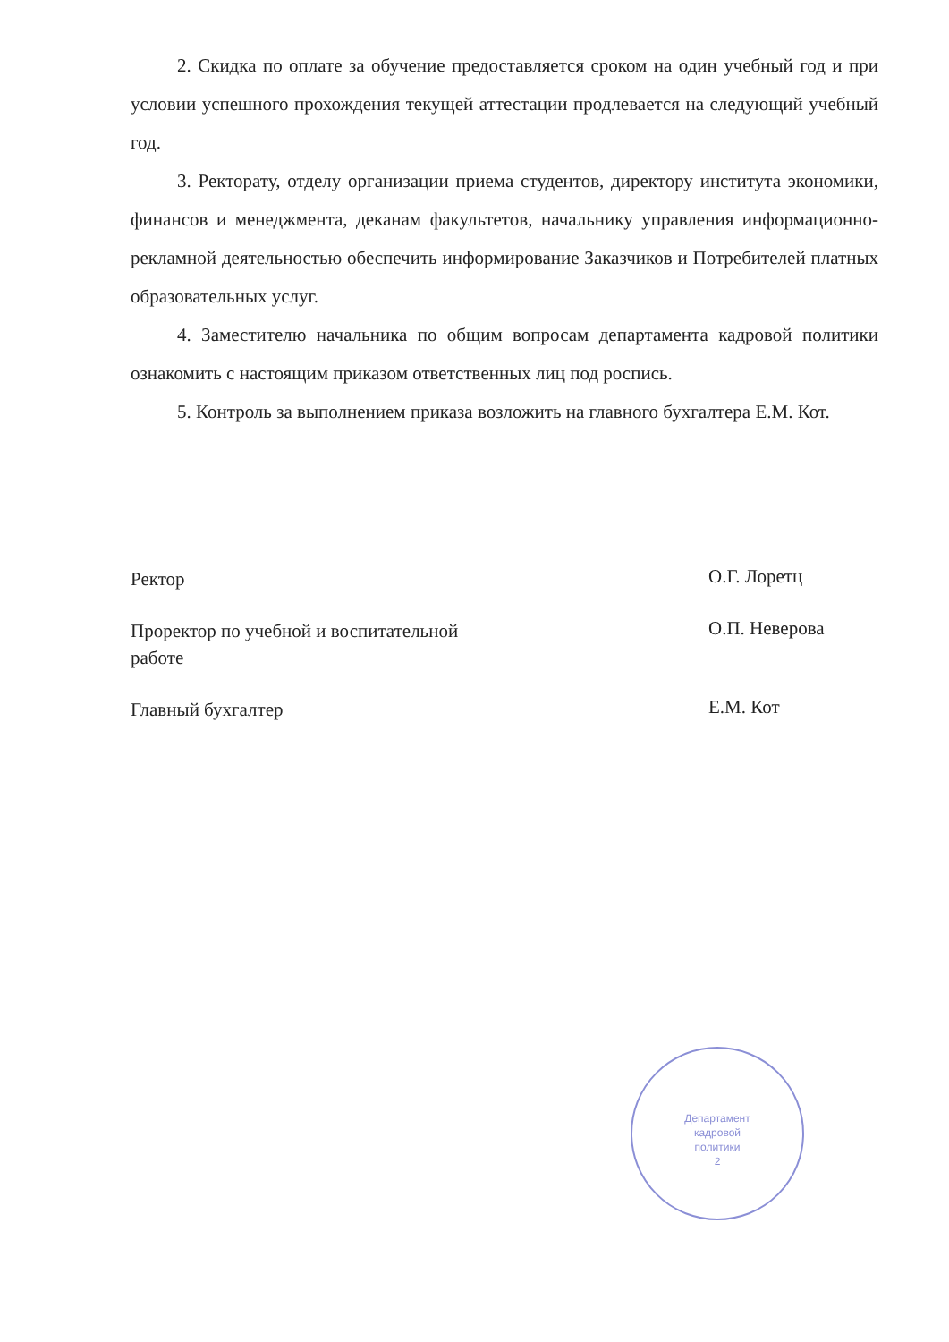2. Скидка по оплате за обучение предоставляется сроком на один учебный год и при условии успешного прохождения текущей аттестации продлевается на следующий учебный год.
3. Ректорату, отделу организации приема студентов, директору института экономики, финансов и менеджмента, деканам факультетов, начальнику управления информационно-рекламной деятельностью обеспечить информирование Заказчиков и Потребителей платных образовательных услуг.
4. Заместителю начальника по общим вопросам департамента кадровой политики ознакомить с настоящим приказом ответственных лиц под роспись.
5. Контроль за выполнением приказа возложить на главного бухгалтера Е.М. Кот.
Ректор
О.Г. Лоретц
Проректор по учебной и воспитательной
работе
О.П. Неверова
Главный бухгалтер
Е.М. Кот
Департамент
кадровой
политики
2